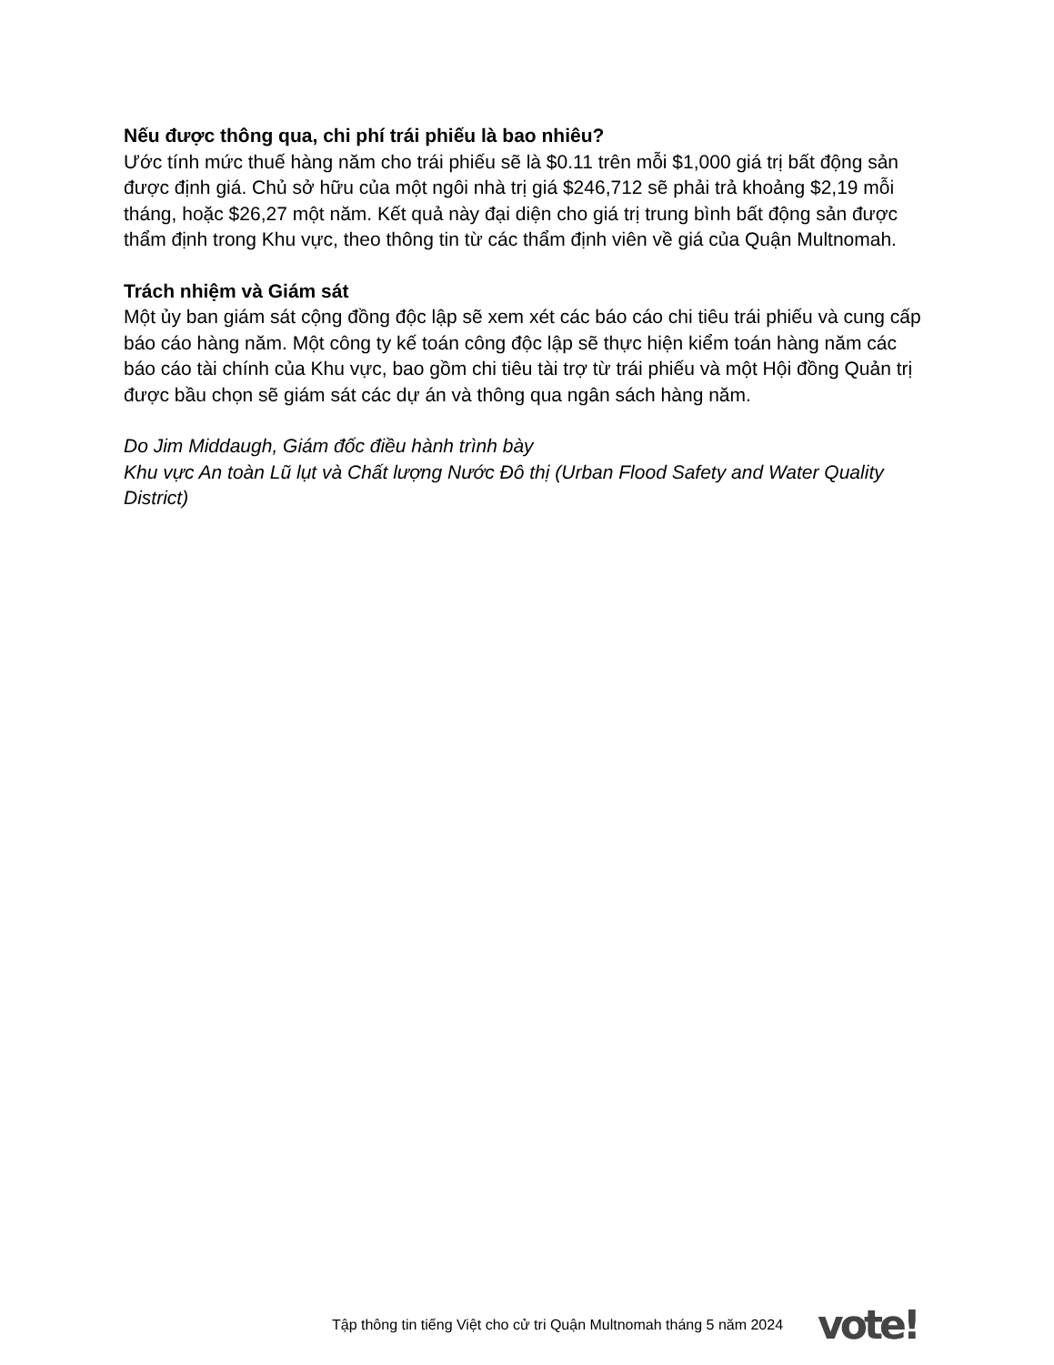Nếu được thông qua, chi phí trái phiếu là bao nhiêu?
Ước tính mức thuế hàng năm cho trái phiếu sẽ là $0.11 trên mỗi $1,000 giá trị bất động sản được định giá. Chủ sở hữu của một ngôi nhà trị giá $246,712 sẽ phải trả khoảng $2,19 mỗi tháng, hoặc $26,27 một năm. Kết quả này đại diện cho giá trị trung bình bất động sản được thẩm định trong Khu vực, theo thông tin từ các thẩm định viên về giá của Quận Multnomah.
Trách nhiệm và Giám sát
Một ủy ban giám sát cộng đồng độc lập sẽ xem xét các báo cáo chi tiêu trái phiếu và cung cấp báo cáo hàng năm. Một công ty kế toán công độc lập sẽ thực hiện kiểm toán hàng năm các báo cáo tài chính của Khu vực, bao gồm chi tiêu tài trợ từ trái phiếu và một Hội đồng Quản trị được bầu chọn sẽ giám sát các dự án và thông qua ngân sách hàng năm.
Do Jim Middaugh, Giám đốc điều hành trình bày
Khu vực An toàn Lũ lụt và Chất lượng Nước Đô thị (Urban Flood Safety and Water Quality District)
Tập thông tin tiếng Việt cho cử tri Quận Multnomah tháng 5 năm 2024 vote!